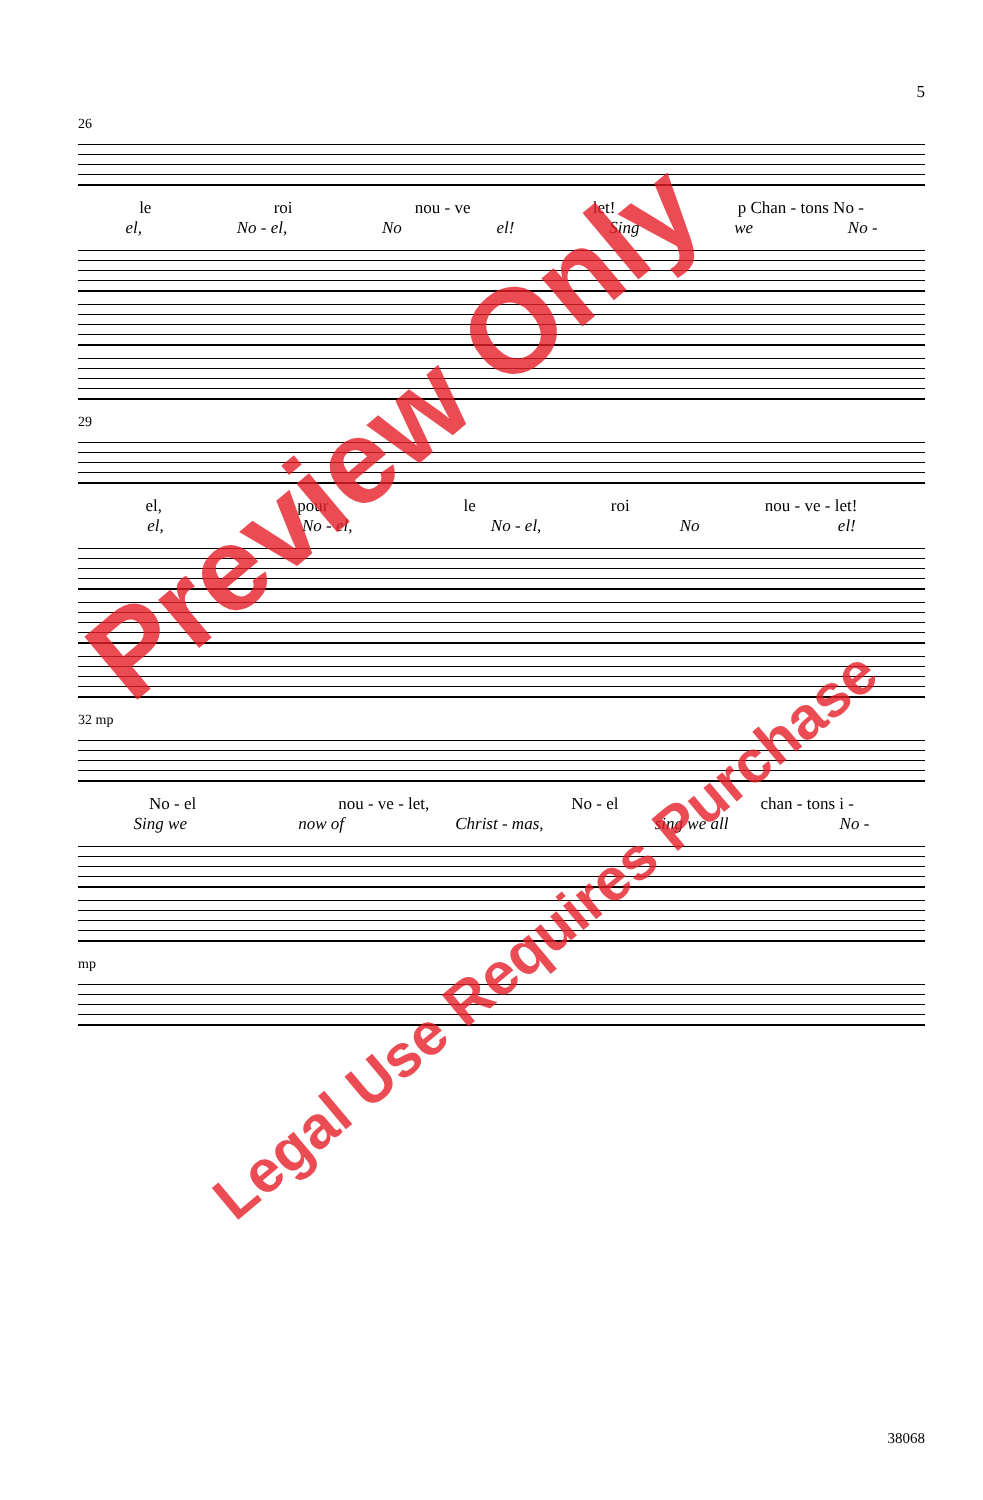5
26
le roi nou - ve let! p Chan - tons No -
el, No - el, No el! Sing we No -
29
el, pour le roi nou - ve - let!
el, No - el, No - el, No el!
32 mp
No - el nou - ve - let, No - el chan - tons i -
Sing we now of Christ - mas, sing we all No -
mp
Preview Only
Legal Use Requires Purchase
38068